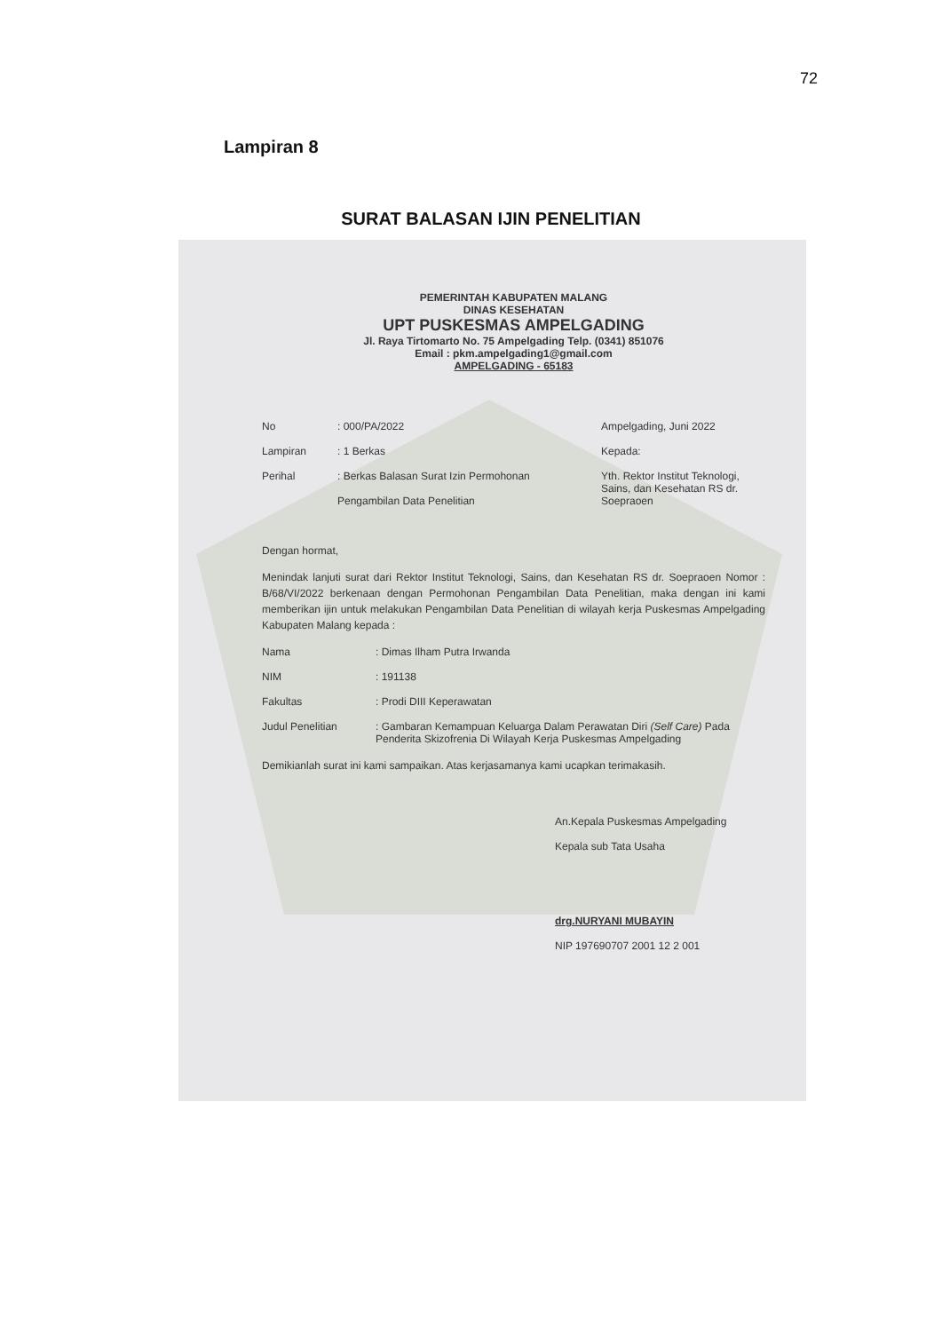72
Lampiran 8
SURAT BALASAN IJIN PENELITIAN
PEMERINTAH KABUPATEN MALANG
DINAS KESEHATAN
UPT PUSKESMAS AMPELGADING
Jl. Raya Tirtomarto No. 75 Ampelgading Telp. (0341) 851076
Email : pkm.ampelgading1@gmail.com
AMPELGADING - 65183
No : 000/PA/2022 Ampelgading, Juni 2022
Lampiran : 1 Berkas Kepada:
Perihal : Berkas Balasan Surat Izin Permohonan
Pengambilan Data Penelitian
Yth. Rektor Institut Teknologi, Sains, dan Kesehatan RS dr. Soepraoen
Dengan hormat,
Menindak lanjuti surat dari Rektor Institut Teknologi, Sains, dan Kesehatan RS dr. Soepraoen Nomor : B/68/VI/2022 berkenaan dengan Permohonan Pengambilan Data Penelitian, maka dengan ini kami memberikan ijin untuk melakukan Pengambilan Data Penelitian di wilayah kerja Puskesmas Ampelgading Kabupaten Malang kepada :
Nama : Dimas Ilham Putra Irwanda
NIM : 191138
Fakultas : Prodi DIII Keperawatan
Judul Penelitian : Gambaran Kemampuan Keluarga Dalam Perawatan Diri (Self Care) Pada Penderita Skizofrenia Di Wilayah Kerja Puskesmas Ampelgading
Demikianlah surat ini kami sampaikan. Atas kerjasamanya kami ucapkan terimakasih.
An.Kepala Puskesmas Ampelgading
Kepala sub Tata Usaha
drg.NURYANI MUBAYIN
NIP 197690707 2001 12 2 001